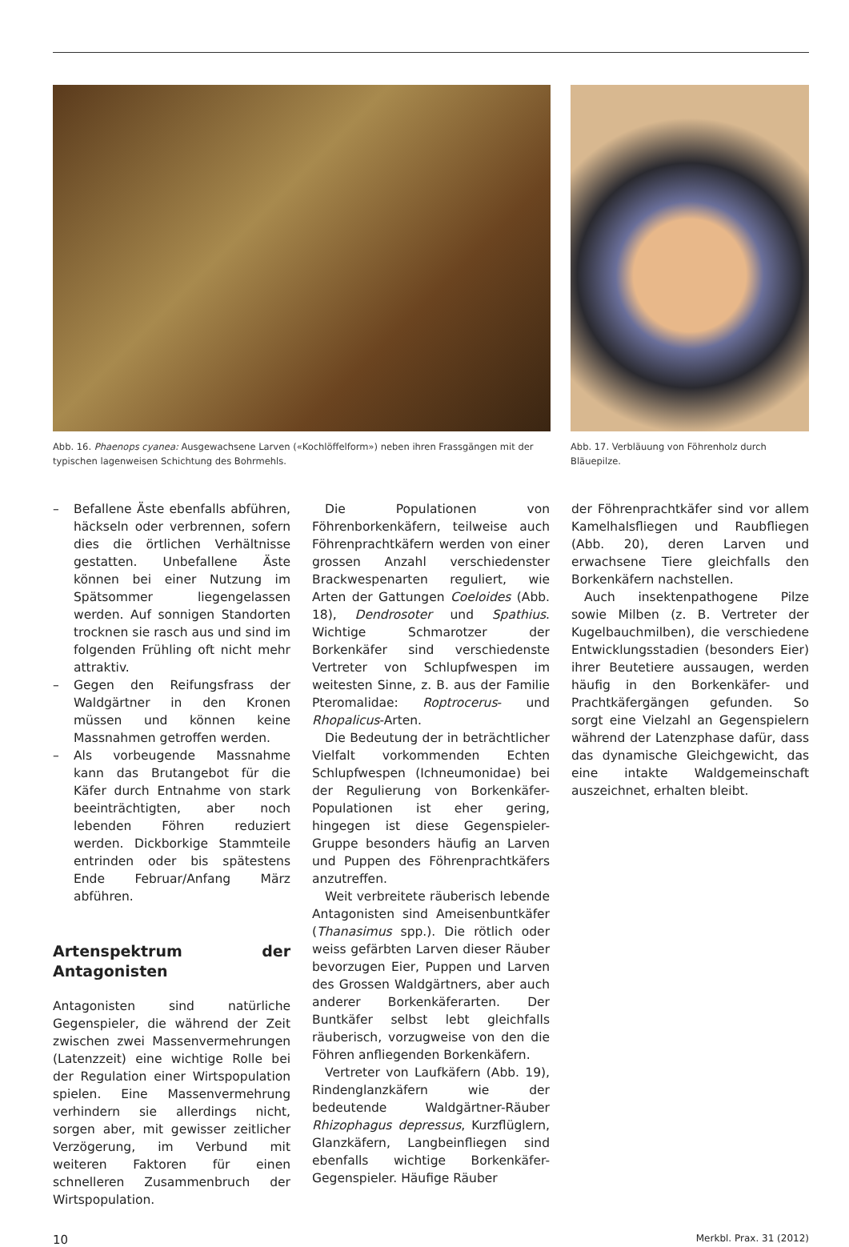Abb. 16. Phaenops cyanea: Ausgewachsene Larven («Kochlöffelform») neben ihren Frassgängen mit der typischen lagenweisen Schichtung des Bohrmehls.
Abb. 17. Verbläuung von Föhrenholz durch Bläuepilze.
– Befallene Äste ebenfalls abführen, häckseln oder verbrennen, sofern dies die örtlichen Verhältnisse gestatten. Unbefallene Äste können bei einer Nutzung im Spätsommer liegengelassen werden. Auf sonnigen Standorten trocknen sie rasch aus und sind im folgenden Frühling oft nicht mehr attraktiv.
– Gegen den Reifungsfrass der Waldgärtner in den Kronen müssen und können keine Massnahmen getroffen werden.
– Als vorbeugende Massnahme kann das Brutangebot für die Käfer durch Entnahme von stark beeinträchtigten, aber noch lebenden Föhren reduziert werden. Dickborkige Stammteile entrinden oder bis spätestens Ende Februar/Anfang März abführen.
Artenspektrum der Antagonisten
Antagonisten sind natürliche Gegenspieler, die während der Zeit zwischen zwei Massenvermehrungen (Latenzzeit) eine wichtige Rolle bei der Regulation einer Wirtspopulation spielen. Eine Massenvermehrung verhindern sie allerdings nicht, sorgen aber, mit gewisser zeitlicher Verzögerung, im Verbund mit weiteren Faktoren für einen schnelleren Zusammenbruch der Wirtspopulation.
Die Populationen von Föhrenborkenkäfern, teilweise auch Föhrenprachtkäfern werden von einer grossen Anzahl verschiedenster Brackwespenarten reguliert, wie Arten der Gattungen Coeloides (Abb. 18), Dendrosoter und Spathius. Wichtige Schmarotzer der Borkenkäfer sind verschiedenste Vertreter von Schlupfwespen im weitesten Sinne, z. B. aus der Familie Pteromalidae: Roptrocerus- und Rhopalicus-Arten.
Die Bedeutung der in beträchtlicher Vielfalt vorkommenden Echten Schlupfwespen (Ichneumonidae) bei der Regulierung von Borkenkäfer-Populationen ist eher gering, hingegen ist diese Gegenspieler-Gruppe besonders häufig an Larven und Puppen des Föhrenprachtkäfers anzutreffen.
Weit verbreitete räuberisch lebende Antagonisten sind Ameisenbuntkäfer (Thanasimus spp.). Die rötlich oder weiss gefärbten Larven dieser Räuber bevorzugen Eier, Puppen und Larven des Grossen Waldgärtners, aber auch anderer Borkenkäferarten. Der Buntkäfer selbst lebt gleichfalls räuberisch, vorzugweise von den die Föhren anfliegenden Borkenkäfern.
Vertreter von Laufkäfern (Abb. 19), Rindenglanzkäfern wie der bedeutende Waldgärtner-Räuber Rhizophagus depressus, Kurzflüglern, Glanzkäfern, Langbeinfliegen sind ebenfalls wichtige Borkenkäfer-Gegenspieler. Häufige Räuber
der Föhrenprachtkäfer sind vor allem Kamelhalsfliegen und Raubfliegen (Abb. 20), deren Larven und erwachsene Tiere gleichfalls den Borkenkäfern nachstellen.
Auch insektenpathogene Pilze sowie Milben (z. B. Vertreter der Kugelbauchmilben), die verschiedene Entwicklungsstadien (besonders Eier) ihrer Beutetiere aussaugen, werden häufig in den Borkenkäfer- und Prachtkäfergängen gefunden. So sorgt eine Vielzahl an Gegenspielern während der Latenzphase dafür, dass das dynamische Gleichgewicht, das eine intakte Waldgemeinschaft auszeichnet, erhalten bleibt.
10 Merkbl. Prax. 31 (2012)